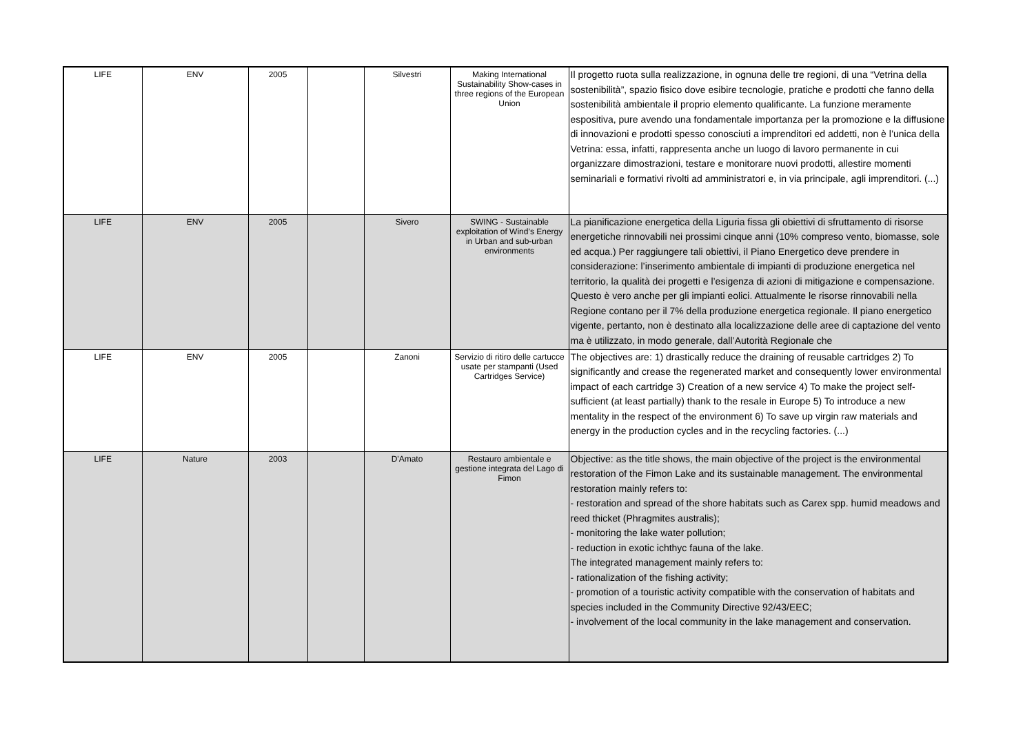| LIFE | ENV | 2005 | | Silvestri | Making International Sustainability Show-cases in three regions of the European Union | Il progetto ruota sulla realizzazione, in ognuna delle tre regioni, di una “Vetrina della sostenibilità”, spazio fisico dove esibire tecnologie, pratiche e prodotti che fanno della sostenibilità ambientale il proprio elemento qualificante. La funzione meramente espositiva, pure avendo una fondamentale importanza per la promozione e la diffusione di innovazioni e prodotti spesso conosciuti a imprenditori ed addetti, non è l’unica della Vetrina: essa, infatti, rappresenta anche un luogo di lavoro permanente in cui organizzare dimostrazioni, testare e monitorare nuovi prodotti, allestire momenti seminariali e formativi rivolti ad amministratori e, in via principale, agli imprenditori. (...) |
| LIFE | ENV | 2005 | | Sivero | SWING - Sustainable exploitation of Wind’s Energy in Urban and sub-urban environments | La pianificazione energetica della Liguria fissa gli obiettivi di sfruttamento di risorse energetiche rinnovabili nei prossimi cinque anni (10% compreso vento, biomasse, sole ed acqua.) Per raggiungere tali obiettivi, il Piano Energetico deve prendere in considerazione: l’inserimento ambientale di impianti di produzione energetica nel territorio, la qualità dei progetti e l’esigenza di azioni di mitigazione e compensazione. Questo è vero anche per gli impianti eolici. Attualmente le risorse rinnovabili nella Regione contano per il 7% della produzione energetica regionale. Il piano energetico vigente, pertanto, non è destinato alla localizzazione delle aree di captazione del vento ma è utilizzato, in modo generale, dall’Autorità Regionale che |
| LIFE | ENV | 2005 | | Zanoni | Servizio di ritiro delle cartucce usate per stampanti (Used Cartridges Service) | The objectives are: 1) drastically reduce the draining of reusable cartridges 2) To significantly and crease the regenerated market and consequently lower environmental impact of each cartridge 3) Creation of a new service 4) To make the project self-sufficient (at least partially) thank to the resale in Europe 5) To introduce a new mentality in the respect of the environment 6) To save up virgin raw materials and energy in the production cycles and in the recycling factories. (...) |
| LIFE | Nature | 2003 | | D'Amato | Restauro ambientale e gestione integrata del Lago di Fimon | Objective: as the title shows, the main objective of the project is the environmental restoration of the Fimon Lake and its sustainable management. The environmental restoration mainly refers to: - restoration and spread of the shore habitats such as Carex spp. humid meadows and reed thicket (Phragmites australis); - monitoring the lake water pollution; - reduction in exotic ichthyc fauna of the lake. The integrated management mainly refers to: - rationalization of the fishing activity; - promotion of a touristic activity compatible with the conservation of habitats and species included in the Community Directive 92/43/EEC; - involvement of the local community in the lake management and conservation. |